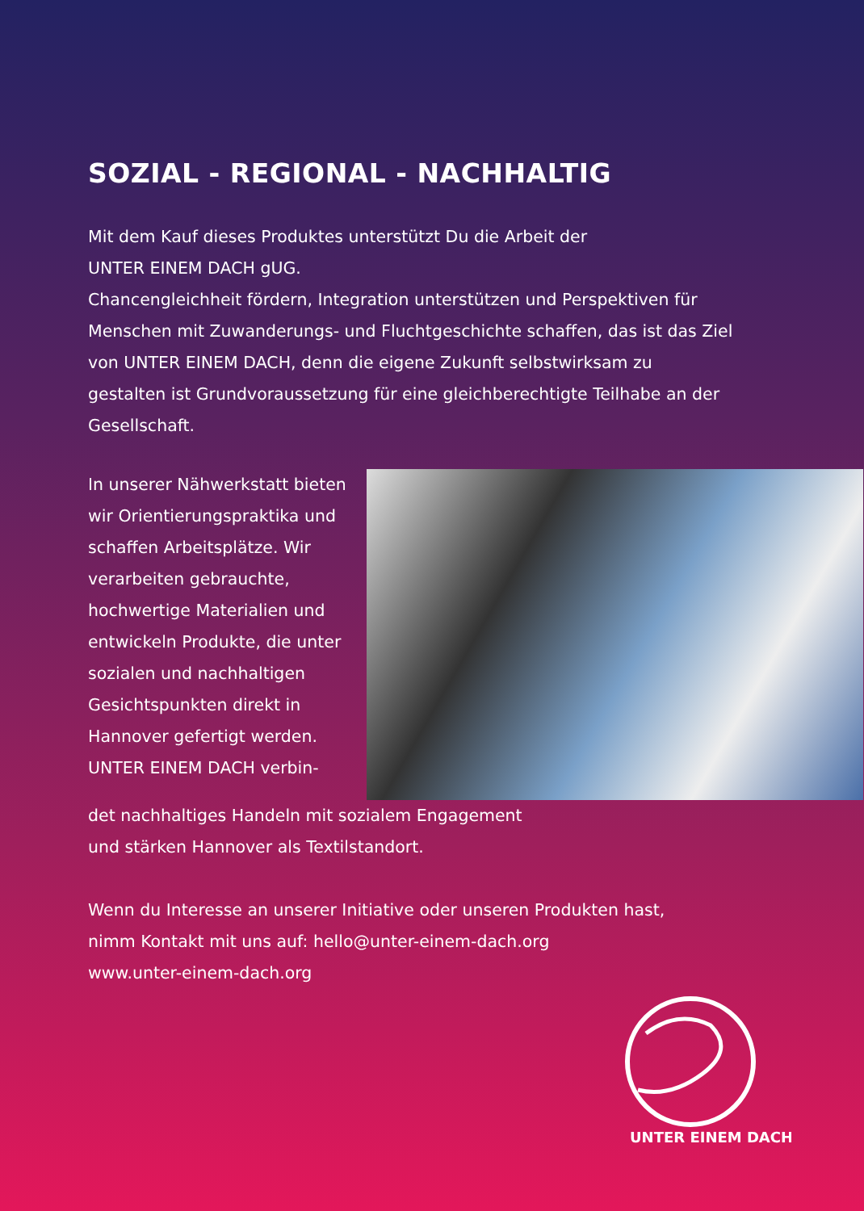SOZIAL - REGIONAL - NACHHALTIG
Mit dem Kauf dieses Produktes unterstützt Du die Arbeit der
UNTER EINEM DACH gUG.
Chancengleichheit fördern, Integration unterstützen und Perspektiven für Menschen mit Zuwanderungs- und Fluchtgeschichte schaffen, das ist das Ziel von UNTER EINEM DACH, denn die eigene Zukunft selbstwirksam zu gestalten ist Grundvoraussetzung für eine gleichberechtigte Teilhabe an der Gesellschaft.
In unserer Nähwerkstatt bieten wir Orientierungspraktika und schaffen Arbeitsplätze. Wir verarbeiten gebrauchte, hochwertige Materialien und entwickeln Produkte, die unter sozialen und nachhaltigen Gesichtspunkten direkt in Hannover gefertigt werden.
UNTER EINEM DACH verbin-
det nachhaltiges Handeln mit sozialem Engagement
und stärken Hannover als Textilstandort.
Wenn du Interesse an unserer Initiative oder unseren Produkten hast,
nimm Kontakt mit uns auf: hello@unter-einem-dach.org
www.unter-einem-dach.org
UNTER EINEM DACH